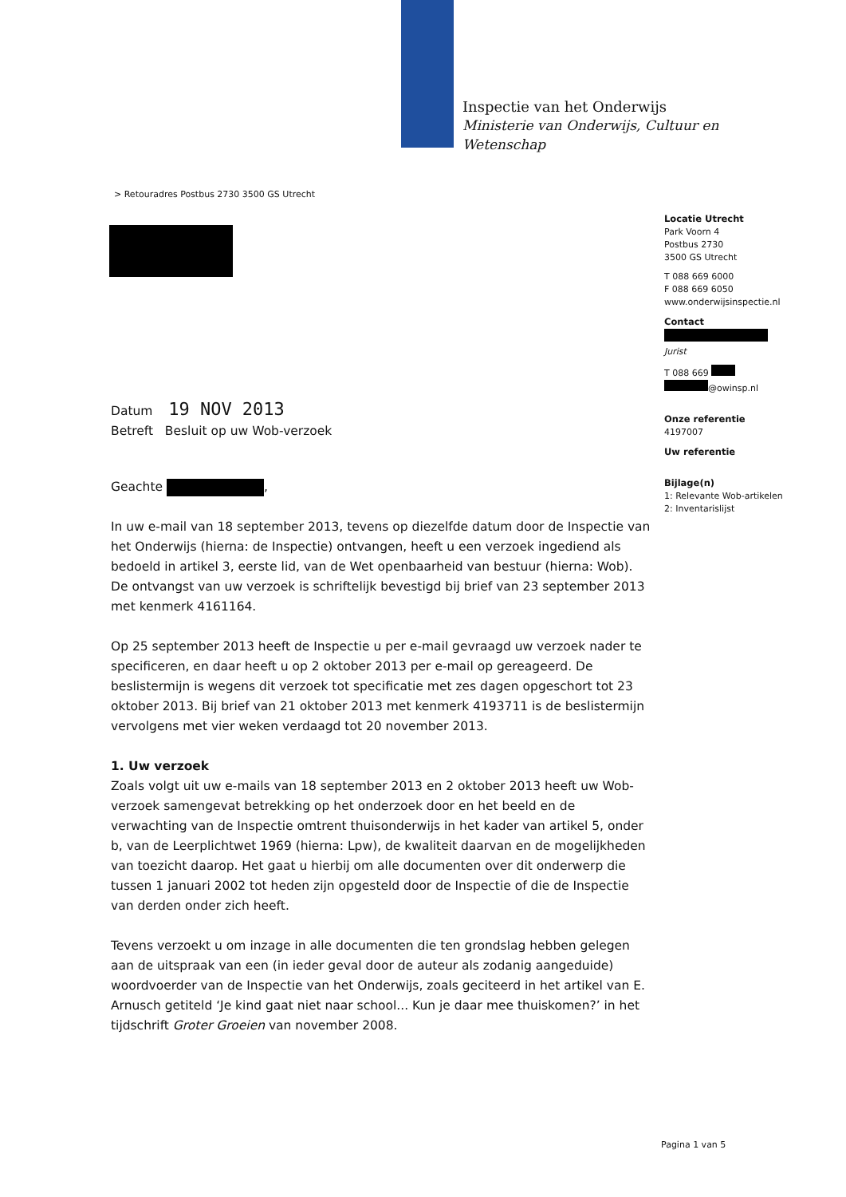Inspectie van het Onderwijs
Ministerie van Onderwijs, Cultuur en
Wetenschap
> Retouradres Postbus 2730 3500 GS Utrecht
Locatie Utrecht
Park Voorn 4
Postbus 2730
3500 GS Utrecht
T 088 669 6000
F 088 669 6050
www.onderwijsinspectie.nl
Contact
Jurist
T 088 669
@owinsp.nl
Onze referentie
4197007
Uw referentie
Bijlage(n)
1: Relevante Wob-artikelen
2: Inventarislijst
Datum 19 NOV 2013
Betreft Besluit op uw Wob-verzoek
Geachte ,
In uw e-mail van 18 september 2013, tevens op diezelfde datum door de Inspectie van het Onderwijs (hierna: de Inspectie) ontvangen, heeft u een verzoek ingediend als bedoeld in artikel 3, eerste lid, van de Wet openbaarheid van bestuur (hierna: Wob). De ontvangst van uw verzoek is schriftelijk bevestigd bij brief van 23 september 2013 met kenmerk 4161164.
Op 25 september 2013 heeft de Inspectie u per e-mail gevraagd uw verzoek nader te specificeren, en daar heeft u op 2 oktober 2013 per e-mail op gereageerd. De beslistermijn is wegens dit verzoek tot specificatie met zes dagen opgeschort tot 23 oktober 2013. Bij brief van 21 oktober 2013 met kenmerk 4193711 is de beslistermijn vervolgens met vier weken verdaagd tot 20 november 2013.
1. Uw verzoek
Zoals volgt uit uw e-mails van 18 september 2013 en 2 oktober 2013 heeft uw Wob-verzoek samengevat betrekking op het onderzoek door en het beeld en de verwachting van de Inspectie omtrent thuisonderwijs in het kader van artikel 5, onder b, van de Leerplichtwet 1969 (hierna: Lpw), de kwaliteit daarvan en de mogelijkheden van toezicht daarop. Het gaat u hierbij om alle documenten over dit onderwerp die tussen 1 januari 2002 tot heden zijn opgesteld door de Inspectie of die de Inspectie van derden onder zich heeft.
Tevens verzoekt u om inzage in alle documenten die ten grondslag hebben gelegen aan de uitspraak van een (in ieder geval door de auteur als zodanig aangeduide) woordvoerder van de Inspectie van het Onderwijs, zoals geciteerd in het artikel van E. Arnusch getiteld ‘Je kind gaat niet naar school... Kun je daar mee thuiskomen?’ in het tijdschrift Groter Groeien van november 2008.
Pagina 1 van 5